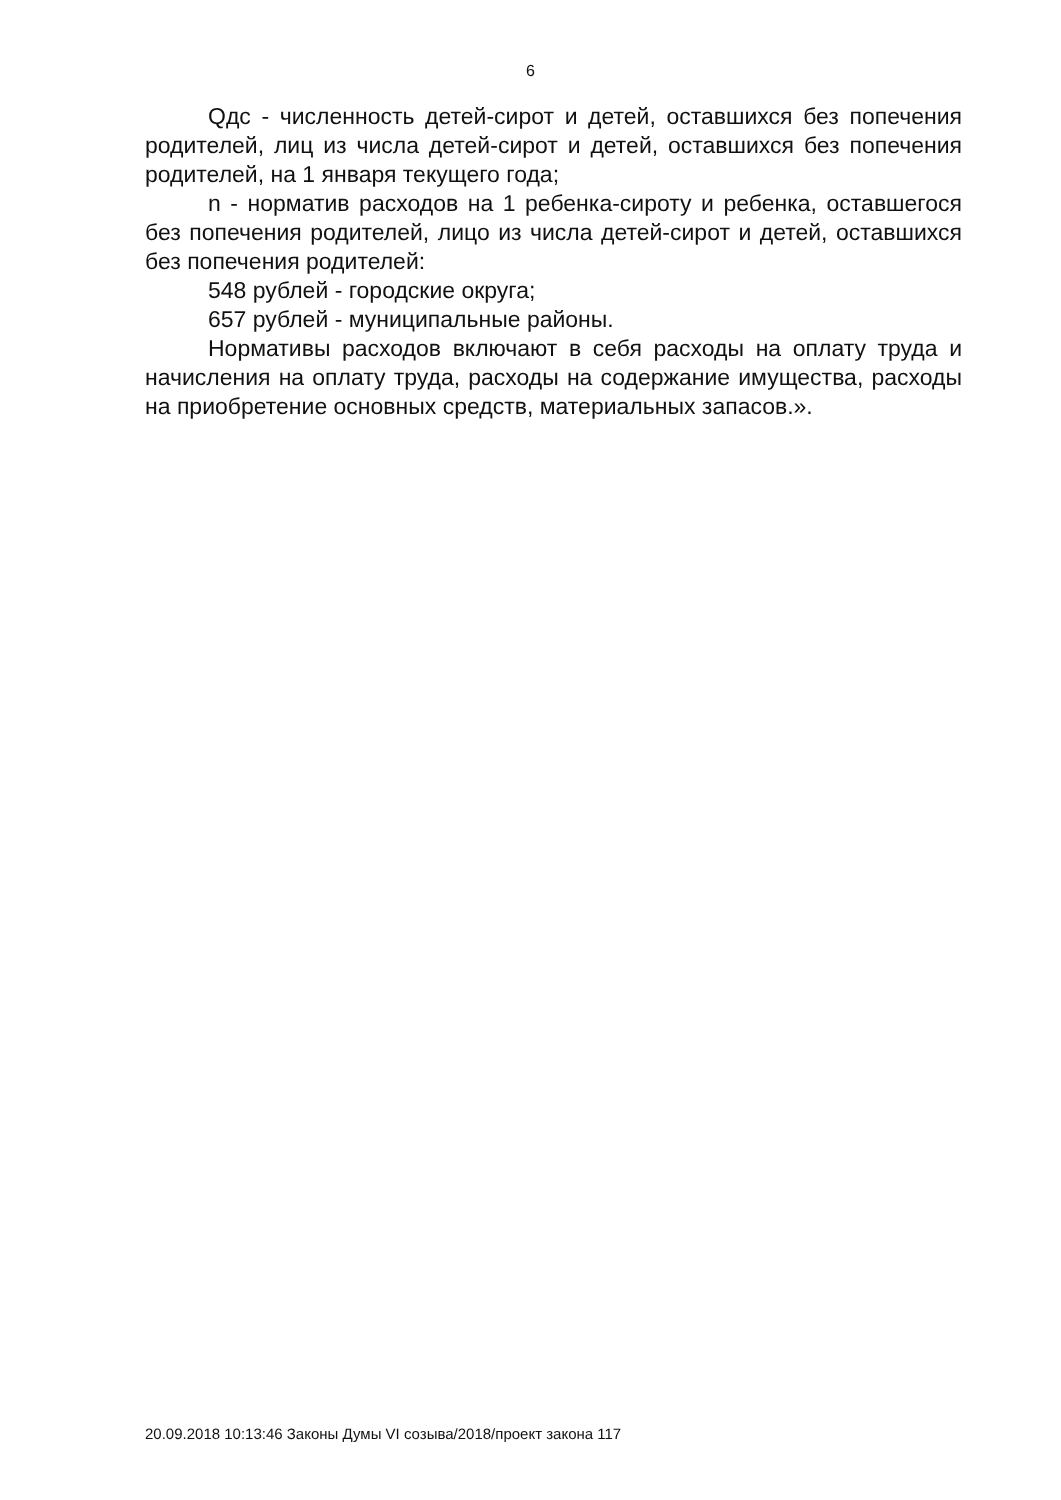6
Qдс - численность детей-сирот и детей, оставшихся без попечения родителей, лиц из числа детей-сирот и детей, оставшихся без попечения родителей, на 1 января текущего года;
n - норматив расходов на 1 ребенка-сироту и ребенка, оставшегося без попечения родителей, лицо из числа детей-сирот и детей, оставшихся без попечения родителей:
548 рублей - городские округа;
657 рублей - муниципальные районы.
Нормативы расходов включают в себя расходы на оплату труда и начисления на оплату труда, расходы на содержание имущества, расходы на приобретение основных средств, материальных запасов.».
20.09.2018 10:13:46 Законы Думы VI созыва/2018/проект закона 117